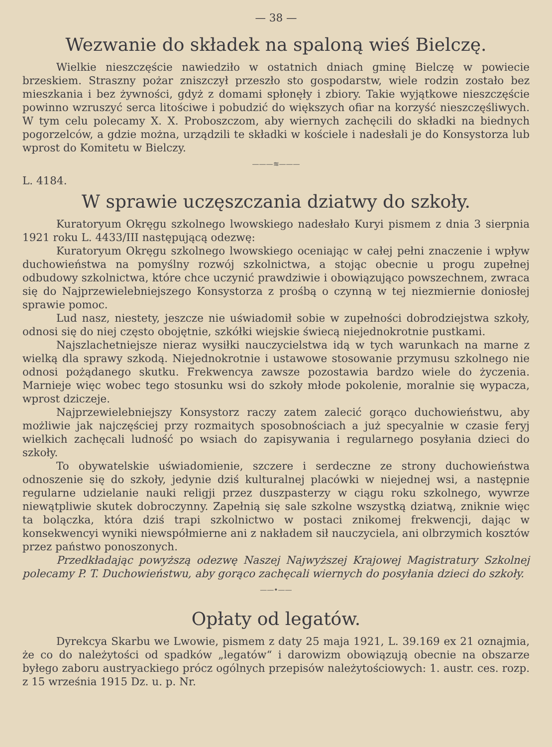— 38 —
Wezwanie do składek na spaloną wieś Bielczę.
Wielkie nieszczęście nawiedziło w ostatnich dniach gminę Bielczę w powiecie brzeskiem. Straszny pożar zniszczył przeszło sto gospodarstw, wiele rodzin zostało bez mieszkania i bez żywności, gdyż z domami spłonęły i zbiory. Takie wyjątkowe nieszczęście powinno wzruszyć serca litościwe i pobudzić do większych ofiar na korzyść nieszczęśliwych. W tym celu polecamy X. X. Proboszczom, aby wiernych zachęcili do składki na biednych pogorzelców, a gdzie można, urządzili te składki w kościele i nadesłali je do Konsystorza lub wprost do Komitetu w Bielczy.
———≋———
L. 4184.
W sprawie uczęszczania dziatwy do szkoły.
Kuratoryum Okręgu szkolnego lwowskiego nadesłało Kuryi pismem z dnia 3 sierpnia 1921 roku L. 4433/III następującą odezwę:
Kuratoryum Okręgu szkolnego lwowskiego oceniając w całej pełni znaczenie i wpływ duchowieństwa na pomyślny rozwój szkolnictwa, a stojąc obecnie u progu zupełnej odbudowy szkolnictwa, które chce uczynić prawdziwie i obowiązująco powszechnem, zwraca się do Najprzewielebniejszego Konsystorza z prośbą o czynną w tej niezmiernie doniosłej sprawie pomoc.
Lud nasz, niestety, jeszcze nie uświadomił sobie w zupełności dobrodziejstwa szkoły, odnosi się do niej często obojętnie, szkółki wiejskie świecą niejednokrotnie pustkami.
Najszlachetniejsze nieraz wysiłki nauczycielstwa idą w tych warunkach na marne z wielką dla sprawy szkodą. Niejednokrotnie i ustawowe stosowanie przymusu szkolnego nie odnosi pożądanego skutku. Frekwencya zawsze pozostawia bardzo wiele do życzenia. Marnieje więc wobec tego stosunku wsi do szkoły młode pokolenie, moralnie się wypacza, wprost dziczeje.
Najprzewielebniejszy Konsystorz raczy zatem zalecić gorąco duchowieństwu, aby możliwie jak najczęściej przy rozmaitych sposobnościach a już specyalnie w czasie feryj wielkich zachęcali ludność po wsiach do zapisywania i regularnego posyłania dzieci do szkoły.
To obywatelskie uświadomienie, szczere i serdeczne ze strony duchowieństwa odnoszenie się do szkoły, jedynie dziś kulturalnej placówki w niejednej wsi, a następnie regularne udzielanie nauki religji przez duszpasterzy w ciągu roku szkolnego, wywrze niewątpliwie skutek dobroczynny. Zapełnią się sale szkolne wszystką dziatwą, zniknie więc ta bolączka, która dziś trapi szkolnictwo w postaci znikomej frekwencji, dając w konsekwencyi wyniki niewspółmierne ani z nakładem sił nauczyciela, ani olbrzymich kosztów przez państwo ponoszonych.
Przedkładając powyższą odezwę Naszej Najwyższej Krajowej Magistratury Szkolnej polecamy P. T. Duchowieństwu, aby gorąco zachęcali wiernych do posyłania dzieci do szkoły.
——•——
Opłaty od legatów.
Dyrekcya Skarbu we Lwowie, pismem z daty 25 maja 1921, L. 39.169 ex 21 oznajmia, że co do należytości od spadków „legatów“ i darowizm obowiązują obecnie na obszarze byłego zaboru austryackiego prócz ogólnych przepisów należytościowych: 1. austr. ces. rozp. z 15 września 1915 Dz. u. p. Nr.